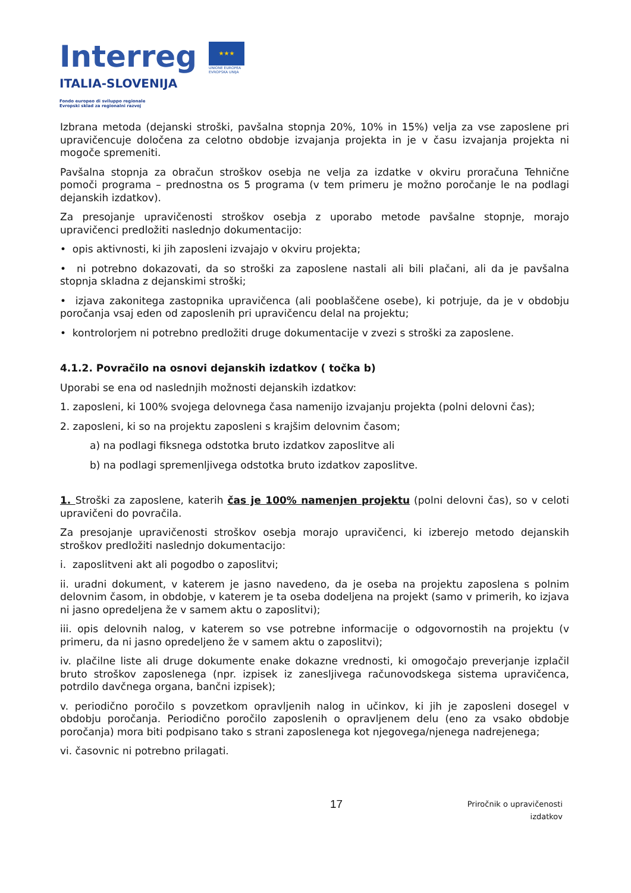Interreg
ITALIA-SLOVENIJA
★★★
UNIONE EUROPEA
EVROPSKA UNIJA
Fondo europeo di sviluppo regionale
Evropski sklad za regionalni razvoj
Izbrana metoda (dejanski stroški, pavšalna stopnja 20%, 10% in 15%) velja za vse zaposlene pri upravičencuje določena za celotno obdobje izvajanja projekta in je v času izvajanja projekta ni mogoče spremeniti.
Pavšalna stopnja za obračun stroškov osebja ne velja za izdatke v okviru proračuna Tehnične pomoči programa – prednostna os 5 programa (v tem primeru je možno poročanje le na podlagi dejanskih izdatkov).
Za presojanje upravičenosti stroškov osebja z uporabo metode pavšalne stopnje, morajo upravičenci predložiti naslednjo dokumentacijo:
• opis aktivnosti, ki jih zaposleni izvajajo v okviru projekta;
• ni potrebno dokazovati, da so stroški za zaposlene nastali ali bili plačani, ali da je pavšalna stopnja skladna z dejanskimi stroški;
• izjava zakonitega zastopnika upravičenca (ali pooblaščene osebe), ki potrjuje, da je v obdobju poročanja vsaj eden od zaposlenih pri upravičencu delal na projektu;
• kontrolorjem ni potrebno predložiti druge dokumentacije v zvezi s stroški za zaposlene.
4.1.2. Povračilo na osnovi dejanskih izdatkov ( točka b)
Uporabi se ena od naslednjih možnosti dejanskih izdatkov:
1. zaposleni, ki 100% svojega delovnega časa namenijo izvajanju projekta (polni delovni čas);
2. zaposleni, ki so na projektu zaposleni s krajšim delovnim časom;
a) na podlagi fiksnega odstotka bruto izdatkov zaposlitve ali
b) na podlagi spremenljivega odstotka bruto izdatkov zaposlitve.
1. Stroški za zaposlene, katerih čas je 100% namenjen projektu (polni delovni čas), so v celoti upravičeni do povračila.
Za presojanje upravičenosti stroškov osebja morajo upravičenci, ki izberejo metodo dejanskih stroškov predložiti naslednjo dokumentacijo:
i. zaposlitveni akt ali pogodbo o zaposlitvi;
ii. uradni dokument, v katerem je jasno navedeno, da je oseba na projektu zaposlena s polnim delovnim časom, in obdobje, v katerem je ta oseba dodeljena na projekt (samo v primerih, ko izjava ni jasno opredeljena že v samem aktu o zaposlitvi);
iii. opis delovnih nalog, v katerem so vse potrebne informacije o odgovornostih na projektu (v primeru, da ni jasno opredeljeno že v samem aktu o zaposlitvi);
iv. plačilne liste ali druge dokumente enake dokazne vrednosti, ki omogočajo preverjanje izplačil bruto stroškov zaposlenega (npr. izpisek iz zanesljivega računovodskega sistema upravičenca, potrdilo davčnega organa, bančni izpisek);
v. periodično poročilo s povzetkom opravljenih nalog in učinkov, ki jih je zaposleni dosegel v obdobju poročanja. Periodično poročilo zaposlenih o opravljenem delu (eno za vsako obdobje poročanja) mora biti podpisano tako s strani zaposlenega kot njegovega/njenega nadrejenega;
vi. časovnic ni potrebno prilagati.
17
Priročnik o upravičenosti
izdatkov